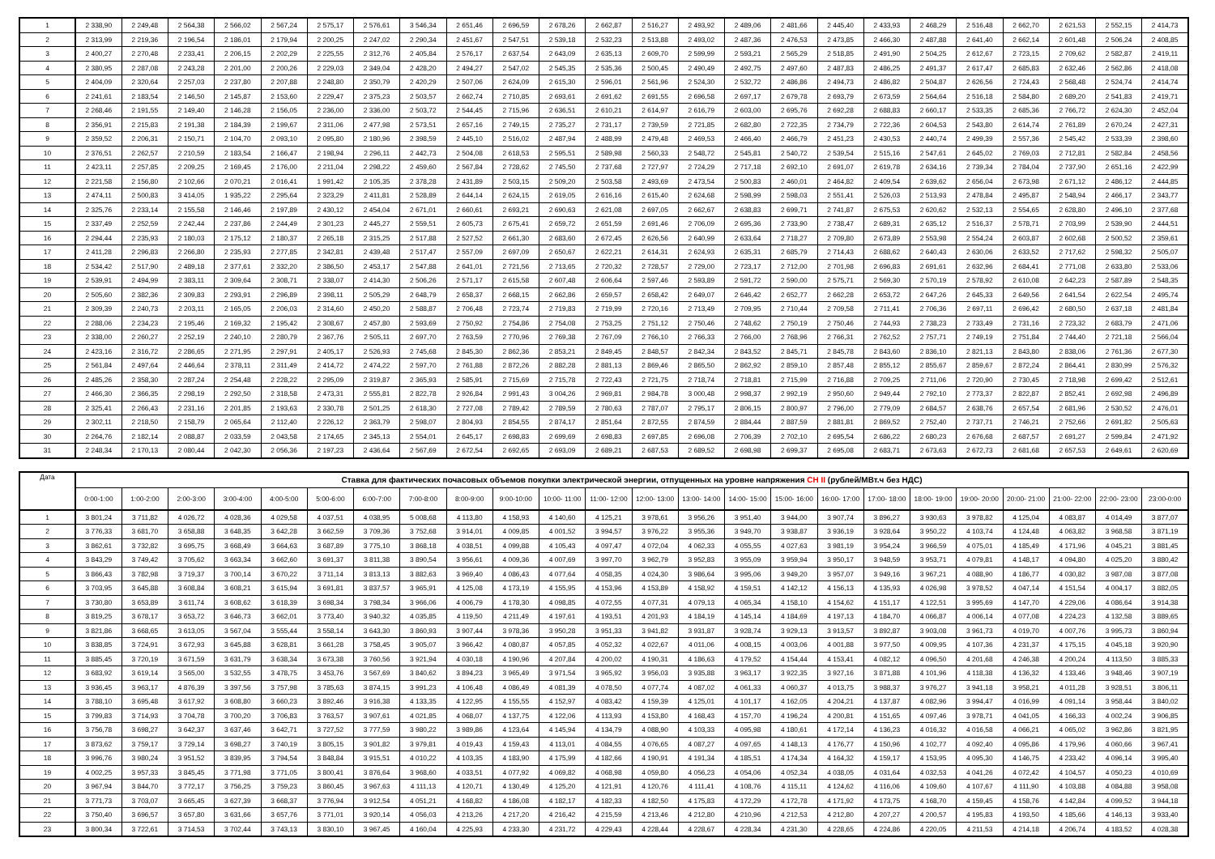| 1 | 2 338,90 | 2 249,48 | 2 564,38 | 2 566,02 | 2 567,24 | 2 575,17 | 2 576,61 | 3 546,34 | 2 651,46 | 2 696,59 | 2 678,26 | 2 662,87 | 2 516,27 | 2 493,92 | 2 489,06 | 2 481,66 | 2 445,40 | 2 433,93 | 2 468,29 | 2 516,48 | 2 662,70 | 2 621,53 | 2 552,15 | 2 414,73 |
| 2 | 2 313,99 | 2 219,36 | 2 196,54 | 2 186,01 | 2 179,94 | 2 200,25 | 2 247,02 | 2 290,34 | 2 451,67 | 2 547,51 | 2 539,18 | 2 532,23 | 2 513,88 | 2 493,02 | 2 487,36 | 2 476,53 | 2 473,85 | 2 466,30 | 2 487,88 | 2 641,40 | 2 662,14 | 2 601,48 | 2 506,24 | 2 408,85 |
| 3 | 2 400,27 | 2 270,48 | 2 233,41 | 2 206,15 | 2 202,29 | 2 225,55 | 2 312,76 | 2 405,84 | 2 576,17 | 2 637,54 | 2 643,09 | 2 635,13 | 2 609,70 | 2 599,99 | 2 593,21 | 2 565,29 | 2 518,85 | 2 491,90 | 2 504,25 | 2 612,67 | 2 723,15 | 2 709,62 | 2 582,87 | 2 419,11 |
| 4 | 2 380,95 | 2 287,08 | 2 243,28 | 2 201,00 | 2 200,26 | 2 229,03 | 2 349,04 | 2 428,20 | 2 494,27 | 2 547,02 | 2 545,35 | 2 535,36 | 2 500,45 | 2 490,49 | 2 492,75 | 2 497,60 | 2 487,83 | 2 486,25 | 2 491,37 | 2 617,47 | 2 685,83 | 2 632,46 | 2 562,86 | 2 418,08 |
| 5 | 2 404,09 | 2 320,64 | 2 257,03 | 2 237,80 | 2 207,88 | 2 248,80 | 2 350,79 | 2 420,29 | 2 507,06 | 2 624,09 | 2 615,30 | 2 596,01 | 2 561,96 | 2 524,30 | 2 532,72 | 2 486,86 | 2 494,73 | 2 486,82 | 2 504,87 | 2 626,56 | 2 724,43 | 2 568,48 | 2 524,74 | 2 414,74 |
| 6 | 2 241,61 | 2 183,54 | 2 146,50 | 2 145,87 | 2 153,60 | 2 229,47 | 2 375,23 | 2 503,57 | 2 662,74 | 2 710,85 | 2 693,61 | 2 691,62 | 2 691,55 | 2 696,58 | 2 697,17 | 2 679,78 | 2 693,79 | 2 673,59 | 2 564,64 | 2 516,18 | 2 584,80 | 2 689,20 | 2 541,83 | 2 419,71 |
| 7 | 2 268,46 | 2 191,55 | 2 149,40 | 2 146,28 | 2 156,05 | 2 236,00 | 2 336,00 | 2 503,72 | 2 544,45 | 2 715,96 | 2 636,51 | 2 610,21 | 2 614,97 | 2 616,79 | 2 603,00 | 2 695,76 | 2 692,28 | 2 688,83 | 2 660,17 | 2 533,35 | 2 685,36 | 2 766,72 | 2 624,30 | 2 452,04 |
| 8 | 2 356,91 | 2 215,83 | 2 191,38 | 2 184,39 | 2 199,67 | 2 311,06 | 2 477,98 | 2 573,51 | 2 657,16 | 2 749,15 | 2 735,27 | 2 731,17 | 2 739,59 | 2 721,85 | 2 682,80 | 2 722,35 | 2 734,79 | 2 722,36 | 2 604,53 | 2 543,80 | 2 614,74 | 2 761,89 | 2 670,24 | 2 427,31 |
| 9 | 2 359,52 | 2 206,31 | 2 150,71 | 2 104,70 | 2 093,10 | 2 095,80 | 2 180,96 | 2 398,59 | 2 445,10 | 2 516,02 | 2 487,94 | 2 488,99 | 2 479,48 | 2 469,53 | 2 466,40 | 2 466,79 | 2 451,23 | 2 430,53 | 2 440,74 | 2 499,39 | 2 557,36 | 2 545,42 | 2 533,39 | 2 398,60 |
| 10 | 2 376,51 | 2 262,57 | 2 210,59 | 2 183,54 | 2 166,47 | 2 198,94 | 2 296,11 | 2 442,73 | 2 504,08 | 2 618,53 | 2 595,51 | 2 589,98 | 2 560,33 | 2 548,72 | 2 545,81 | 2 540,72 | 2 539,54 | 2 515,16 | 2 547,61 | 2 645,02 | 2 769,03 | 2 712,81 | 2 582,84 | 2 458,56 |
| 11 | 2 423,11 | 2 257,85 | 2 209,25 | 2 169,45 | 2 176,00 | 2 211,04 | 2 298,22 | 2 459,60 | 2 567,84 | 2 728,62 | 2 745,50 | 2 737,68 | 2 727,97 | 2 724,29 | 2 717,18 | 2 692,10 | 2 691,07 | 2 619,78 | 2 634,16 | 2 739,34 | 2 784,04 | 2 737,90 | 2 651,16 | 2 422,99 |
| 12 | 2 221,58 | 2 156,80 | 2 102,66 | 2 070,21 | 2 016,41 | 1 991,42 | 2 105,35 | 2 378,28 | 2 431,89 | 2 503,15 | 2 509,20 | 2 503,58 | 2 493,69 | 2 473,54 | 2 500,83 | 2 460,01 | 2 464,82 | 2 409,54 | 2 639,62 | 2 656,04 | 2 673,98 | 2 671,12 | 2 486,12 | 2 444,85 |
| 13 | 2 474,11 | 2 500,83 | 3 414,05 | 1 935,22 | 2 295,64 | 2 323,29 | 2 411,81 | 2 528,89 | 2 644,14 | 2 624,15 | 2 619,05 | 2 616,16 | 2 615,40 | 2 624,68 | 2 598,99 | 2 598,03 | 2 551,41 | 2 526,03 | 2 513,93 | 2 478,84 | 2 495,87 | 2 548,94 | 2 466,17 | 2 343,77 |
| 14 | 2 325,76 | 2 233,14 | 2 155,58 | 2 146,46 | 2 197,89 | 2 430,12 | 2 454,04 | 2 671,01 | 2 660,61 | 2 693,21 | 2 690,63 | 2 621,08 | 2 697,05 | 2 662,67 | 2 638,83 | 2 699,71 | 2 741,87 | 2 675,53 | 2 620,62 | 2 532,13 | 2 554,65 | 2 628,80 | 2 496,10 | 2 377,68 |
| 15 | 2 337,49 | 2 252,59 | 2 242,44 | 2 237,86 | 2 244,49 | 2 301,23 | 2 445,27 | 2 559,51 | 2 605,73 | 2 675,41 | 2 659,72 | 2 651,59 | 2 691,46 | 2 706,09 | 2 695,36 | 2 733,90 | 2 738,47 | 2 689,31 | 2 635,12 | 2 516,37 | 2 578,71 | 2 703,99 | 2 539,90 | 2 444,51 |
| 16 | 2 294,44 | 2 235,93 | 2 180,03 | 2 175,12 | 2 180,37 | 2 265,18 | 2 315,25 | 2 517,88 | 2 527,52 | 2 661,30 | 2 683,60 | 2 672,45 | 2 626,56 | 2 640,99 | 2 633,64 | 2 718,27 | 2 709,80 | 2 673,89 | 2 553,98 | 2 554,24 | 2 603,87 | 2 602,68 | 2 500,52 | 2 359,61 |
| 17 | 2 411,28 | 2 296,83 | 2 266,80 | 2 235,93 | 2 277,85 | 2 342,81 | 2 439,48 | 2 517,47 | 2 557,09 | 2 697,09 | 2 650,67 | 2 622,21 | 2 614,31 | 2 624,93 | 2 635,31 | 2 685,79 | 2 714,43 | 2 688,62 | 2 640,43 | 2 630,06 | 2 633,52 | 2 717,62 | 2 598,32 | 2 505,07 |
| 18 | 2 534,42 | 2 517,90 | 2 489,18 | 2 377,61 | 2 332,20 | 2 386,50 | 2 453,17 | 2 547,88 | 2 641,01 | 2 721,56 | 2 713,65 | 2 720,32 | 2 728,57 | 2 729,00 | 2 723,17 | 2 712,00 | 2 701,98 | 2 696,83 | 2 691,61 | 2 632,96 | 2 684,41 | 2 771,08 | 2 633,80 | 2 533,06 |
| 19 | 2 539,91 | 2 494,99 | 2 383,11 | 2 309,64 | 2 308,71 | 2 338,07 | 2 414,30 | 2 506,26 | 2 571,17 | 2 615,58 | 2 607,48 | 2 606,64 | 2 597,46 | 2 593,89 | 2 591,72 | 2 590,00 | 2 575,71 | 2 569,30 | 2 570,19 | 2 578,92 | 2 610,08 | 2 642,23 | 2 587,89 | 2 548,35 |
| 20 | 2 505,60 | 2 382,36 | 2 309,83 | 2 293,91 | 2 296,89 | 2 398,11 | 2 505,29 | 2 648,79 | 2 658,37 | 2 668,15 | 2 662,86 | 2 659,57 | 2 658,42 | 2 649,07 | 2 646,42 | 2 652,77 | 2 662,28 | 2 653,72 | 2 647,26 | 2 645,33 | 2 649,56 | 2 641,54 | 2 622,54 | 2 495,74 |
| 21 | 2 309,39 | 2 240,73 | 2 203,11 | 2 165,05 | 2 206,03 | 2 314,60 | 2 450,20 | 2 588,87 | 2 706,48 | 2 723,74 | 2 719,83 | 2 719,99 | 2 720,16 | 2 713,49 | 2 709,95 | 2 710,44 | 2 709,58 | 2 711,41 | 2 706,36 | 2 697,11 | 2 696,42 | 2 680,50 | 2 637,18 | 2 481,84 |
| 22 | 2 288,06 | 2 234,23 | 2 195,46 | 2 169,32 | 2 195,42 | 2 308,67 | 2 457,80 | 2 593,69 | 2 750,92 | 2 754,86 | 2 754,08 | 2 753,25 | 2 751,12 | 2 750,46 | 2 748,62 | 2 750,19 | 2 750,46 | 2 744,93 | 2 738,23 | 2 733,49 | 2 731,16 | 2 723,32 | 2 683,79 | 2 471,06 |
| 23 | 2 338,00 | 2 260,27 | 2 252,19 | 2 240,10 | 2 280,79 | 2 367,76 | 2 505,11 | 2 697,70 | 2 763,59 | 2 770,96 | 2 769,38 | 2 767,09 | 2 766,10 | 2 766,33 | 2 766,00 | 2 768,96 | 2 766,31 | 2 762,52 | 2 757,71 | 2 749,19 | 2 751,84 | 2 744,40 | 2 721,18 | 2 566,04 |
| 24 | 2 423,16 | 2 316,72 | 2 286,65 | 2 271,95 | 2 297,91 | 2 405,17 | 2 526,93 | 2 745,68 | 2 845,30 | 2 862,36 | 2 853,21 | 2 849,45 | 2 848,57 | 2 842,34 | 2 843,52 | 2 845,71 | 2 845,78 | 2 843,60 | 2 836,10 | 2 821,13 | 2 843,80 | 2 838,06 | 2 761,36 | 2 677,30 |
| 25 | 2 561,84 | 2 497,64 | 2 446,64 | 2 378,11 | 2 311,49 | 2 414,72 | 2 474,22 | 2 597,70 | 2 761,88 | 2 872,26 | 2 882,28 | 2 881,13 | 2 869,46 | 2 865,50 | 2 862,92 | 2 859,10 | 2 857,48 | 2 855,12 | 2 855,67 | 2 859,67 | 2 872,24 | 2 864,41 | 2 830,99 | 2 576,32 |
| 26 | 2 485,26 | 2 358,30 | 2 287,24 | 2 254,48 | 2 228,22 | 2 295,09 | 2 319,87 | 2 365,93 | 2 585,91 | 2 715,69 | 2 715,78 | 2 722,43 | 2 721,75 | 2 718,74 | 2 718,81 | 2 715,99 | 2 716,88 | 2 709,25 | 2 711,06 | 2 720,90 | 2 730,45 | 2 718,98 | 2 699,42 | 2 512,61 |
| 27 | 2 466,30 | 2 366,35 | 2 298,19 | 2 292,50 | 2 318,58 | 2 473,31 | 2 555,81 | 2 822,78 | 2 926,84 | 2 991,43 | 3 004,26 | 2 969,81 | 2 984,78 | 3 000,48 | 2 998,37 | 2 992,19 | 2 950,60 | 2 949,44 | 2 792,10 | 2 773,37 | 2 822,87 | 2 852,41 | 2 692,98 | 2 496,89 |
| 28 | 2 325,41 | 2 266,43 | 2 231,16 | 2 201,85 | 2 193,63 | 2 330,78 | 2 501,25 | 2 618,30 | 2 727,08 | 2 789,42 | 2 789,59 | 2 780,63 | 2 787,07 | 2 795,17 | 2 806,15 | 2 800,97 | 2 796,00 | 2 779,09 | 2 684,57 | 2 638,76 | 2 657,54 | 2 681,96 | 2 530,52 | 2 476,01 |
| 29 | 2 302,11 | 2 218,50 | 2 158,79 | 2 065,64 | 2 112,40 | 2 226,12 | 2 363,79 | 2 598,07 | 2 804,93 | 2 854,55 | 2 874,17 | 2 851,64 | 2 872,55 | 2 874,59 | 2 884,44 | 2 887,59 | 2 881,81 | 2 869,52 | 2 752,40 | 2 737,71 | 2 746,21 | 2 752,66 | 2 691,82 | 2 505,63 |
| 30 | 2 264,76 | 2 182,14 | 2 088,87 | 2 033,59 | 2 043,58 | 2 174,65 | 2 345,13 | 2 554,01 | 2 645,17 | 2 698,83 | 2 699,69 | 2 698,83 | 2 697,85 | 2 696,08 | 2 706,39 | 2 702,10 | 2 695,54 | 2 686,22 | 2 680,23 | 2 676,68 | 2 687,57 | 2 691,27 | 2 599,84 | 2 471,92 |
| 31 | 2 248,34 | 2 170,13 | 2 080,44 | 2 042,30 | 2 056,36 | 2 197,23 | 2 436,64 | 2 567,69 | 2 672,54 | 2 692,65 | 2 693,09 | 2 689,21 | 2 687,53 | 2 689,52 | 2 698,98 | 2 699,37 | 2 695,08 | 2 683,71 | 2 673,63 | 2 672,73 | 2 681,68 | 2 657,53 | 2 649,61 | 2 620,69 |
| Дата | Ставка для фактических почасовых объемов покупки электрической энергии, отпущенных на уровне напряжения СН II (рублей/МВт.ч без НДС) | | | | | | | | | | | | | | | | | | | | | | | |
| --- | --- | --- | --- | --- | --- | --- | --- | --- | --- | --- | --- | --- | --- | --- | --- | --- | --- | --- | --- | --- | --- | --- | --- | --- |
| | 0:00-1:00 | 1:00-2:00 | 2:00-3:00 | 3:00-4:00 | 4:00-5:00 | 5:00-6:00 | 6:00-7:00 | 7:00-8:00 | 8:00-9:00 | 9:00-10:00 | 10:00- 11:00 | 11:00- 12:00 | 12:00- 13:00 | 13:00- 14:00 | 14:00- 15:00 | 15:00- 16:00 | 16:00- 17:00 | 17:00- 18:00 | 18:00- 19:00 | 19:00- 20:00 | 20:00- 21:00 | 21:00- 22:00 | 22:00- 23:00 | 23:00-0:00 |
| 1 | 3 801,24 | 3 711,82 | 4 026,72 | 4 028,36 | 4 029,58 | 4 037,51 | 4 038,95 | 5 008,68 | 4 113,80 | 4 158,93 | 4 140,60 | 4 125,21 | 3 978,61 | 3 956,26 | 3 951,40 | 3 944,00 | 3 907,74 | 3 896,27 | 3 930,63 | 3 978,82 | 4 125,04 | 4 083,87 | 4 014,49 | 3 877,07 |
| 2 | 3 776,33 | 3 681,70 | 3 658,88 | 3 648,35 | 3 642,28 | 3 662,59 | 3 709,36 | 3 752,68 | 3 914,01 | 4 009,85 | 4 001,52 | 3 994,57 | 3 976,22 | 3 955,36 | 3 949,70 | 3 938,87 | 3 936,19 | 3 928,64 | 3 950,22 | 4 103,74 | 4 124,48 | 4 063,82 | 3 968,58 | 3 871,19 |
| 3 | 3 862,61 | 3 732,82 | 3 695,75 | 3 668,49 | 3 664,63 | 3 687,89 | 3 775,10 | 3 868,18 | 4 038,51 | 4 099,88 | 4 105,43 | 4 097,47 | 4 072,04 | 4 062,33 | 4 055,55 | 4 027,63 | 3 981,19 | 3 954,24 | 3 966,59 | 4 075,01 | 4 185,49 | 4 171,96 | 4 045,21 | 3 881,45 |
| 4 | 3 843,29 | 3 749,42 | 3 705,62 | 3 663,34 | 3 662,60 | 3 691,37 | 3 811,38 | 3 890,54 | 3 956,61 | 4 009,36 | 4 007,69 | 3 997,70 | 3 962,79 | 3 952,83 | 3 955,09 | 3 959,94 | 3 950,17 | 3 948,59 | 3 953,71 | 4 079,81 | 4 148,17 | 4 094,80 | 4 025,20 | 3 880,42 |
| 5 | 3 866,43 | 3 782,98 | 3 719,37 | 3 700,14 | 3 670,22 | 3 711,14 | 3 813,13 | 3 882,63 | 3 969,40 | 4 086,43 | 4 077,64 | 4 058,35 | 4 024,30 | 3 986,64 | 3 995,06 | 3 949,20 | 3 957,07 | 3 949,16 | 3 967,21 | 4 088,90 | 4 186,77 | 4 030,82 | 3 987,08 | 3 877,08 |
| 6 | 3 703,95 | 3 645,88 | 3 608,84 | 3 608,21 | 3 615,94 | 3 691,81 | 3 837,57 | 3 965,91 | 4 125,08 | 4 173,19 | 4 155,95 | 4 153,96 | 4 153,89 | 4 158,92 | 4 159,51 | 4 142,12 | 4 156,13 | 4 135,93 | 4 026,98 | 3 978,52 | 4 047,14 | 4 151,54 | 4 004,17 | 3 882,05 |
| 7 | 3 730,80 | 3 653,89 | 3 611,74 | 3 608,62 | 3 618,39 | 3 698,34 | 3 798,34 | 3 966,06 | 4 006,79 | 4 178,30 | 4 098,85 | 4 072,55 | 4 077,31 | 4 079,13 | 4 065,34 | 4 158,10 | 4 154,62 | 4 151,17 | 4 122,51 | 3 995,69 | 4 147,70 | 4 229,06 | 4 086,64 | 3 914,38 |
| 8 | 3 819,25 | 3 678,17 | 3 653,72 | 3 646,73 | 3 662,01 | 3 773,40 | 3 940,32 | 4 035,85 | 4 119,50 | 4 211,49 | 4 197,61 | 4 193,51 | 4 201,93 | 4 184,19 | 4 145,14 | 4 184,69 | 4 197,13 | 4 184,70 | 4 066,87 | 4 006,14 | 4 077,08 | 4 224,23 | 4 132,58 | 3 889,65 |
| 9 | 3 821,86 | 3 668,65 | 3 613,05 | 3 567,04 | 3 555,44 | 3 558,14 | 3 643,30 | 3 860,93 | 3 907,44 | 3 978,36 | 3 950,28 | 3 951,33 | 3 941,82 | 3 931,87 | 3 928,74 | 3 929,13 | 3 913,57 | 3 892,87 | 3 903,08 | 3 961,73 | 4 019,70 | 4 007,76 | 3 995,73 | 3 860,94 |
| 10 | 3 838,85 | 3 724,91 | 3 672,93 | 3 645,88 | 3 628,81 | 3 661,28 | 3 758,45 | 3 905,07 | 3 966,42 | 4 080,87 | 4 057,85 | 4 052,32 | 4 022,67 | 4 011,06 | 4 008,15 | 4 003,06 | 4 001,88 | 3 977,50 | 4 009,95 | 4 107,36 | 4 231,37 | 4 175,15 | 4 045,18 | 3 920,90 |
| 11 | 3 885,45 | 3 720,19 | 3 671,59 | 3 631,79 | 3 638,34 | 3 673,38 | 3 760,56 | 3 921,94 | 4 030,18 | 4 190,96 | 4 207,84 | 4 200,02 | 4 190,31 | 4 186,63 | 4 179,52 | 4 154,44 | 4 153,41 | 4 082,12 | 4 096,50 | 4 201,68 | 4 246,38 | 4 200,24 | 4 113,50 | 3 885,33 |
| 12 | 3 683,92 | 3 619,14 | 3 565,00 | 3 532,55 | 3 478,75 | 3 453,76 | 3 567,69 | 3 840,62 | 3 894,23 | 3 965,49 | 3 971,54 | 3 965,92 | 3 956,03 | 3 935,88 | 3 963,17 | 3 922,35 | 3 927,16 | 3 871,88 | 4 101,96 | 4 118,38 | 4 136,32 | 4 133,46 | 3 948,46 | 3 907,19 |
| 13 | 3 936,45 | 3 963,17 | 4 876,39 | 3 397,56 | 3 757,98 | 3 785,63 | 3 874,15 | 3 991,23 | 4 106,48 | 4 086,49 | 4 081,39 | 4 078,50 | 4 077,74 | 4 087,02 | 4 061,33 | 4 060,37 | 4 013,75 | 3 988,37 | 3 976,27 | 3 941,18 | 3 958,21 | 4 011,28 | 3 928,51 | 3 806,11 |
| 14 | 3 788,10 | 3 695,48 | 3 617,92 | 3 608,80 | 3 660,23 | 3 892,46 | 3 916,38 | 4 133,35 | 4 122,95 | 4 155,55 | 4 152,97 | 4 083,42 | 4 159,39 | 4 125,01 | 4 101,17 | 4 162,05 | 4 204,21 | 4 137,87 | 4 082,96 | 3 994,47 | 4 016,99 | 4 091,14 | 3 958,44 | 3 840,02 |
| 15 | 3 799,83 | 3 714,93 | 3 704,78 | 3 700,20 | 3 706,83 | 3 763,57 | 3 907,61 | 4 021,85 | 4 068,07 | 4 137,75 | 4 122,06 | 4 113,93 | 4 153,80 | 4 168,43 | 4 157,70 | 4 196,24 | 4 200,81 | 4 151,65 | 4 097,46 | 3 978,71 | 4 041,05 | 4 166,33 | 4 002,24 | 3 906,85 |
| 16 | 3 756,78 | 3 698,27 | 3 642,37 | 3 637,46 | 3 642,71 | 3 727,52 | 3 777,59 | 3 980,22 | 3 989,86 | 4 123,64 | 4 145,94 | 4 134,79 | 4 088,90 | 4 103,33 | 4 095,98 | 4 180,61 | 4 172,14 | 4 136,23 | 4 016,32 | 4 016,58 | 4 066,21 | 4 065,02 | 3 962,86 | 3 821,95 |
| 17 | 3 873,62 | 3 759,17 | 3 729,14 | 3 698,27 | 3 740,19 | 3 805,15 | 3 901,82 | 3 979,81 | 4 019,43 | 4 159,43 | 4 113,01 | 4 084,55 | 4 076,65 | 4 087,27 | 4 097,65 | 4 148,13 | 4 176,77 | 4 150,96 | 4 102,77 | 4 092,40 | 4 095,86 | 4 179,96 | 4 060,66 | 3 967,41 |
| 18 | 3 996,76 | 3 980,24 | 3 951,52 | 3 839,95 | 3 794,54 | 3 848,84 | 3 915,51 | 4 010,22 | 4 103,35 | 4 183,90 | 4 175,99 | 4 182,66 | 4 190,91 | 4 191,34 | 4 185,51 | 4 174,34 | 4 164,32 | 4 159,17 | 4 153,95 | 4 095,30 | 4 146,75 | 4 233,42 | 4 096,14 | 3 995,40 |
| 19 | 4 002,25 | 3 957,33 | 3 845,45 | 3 771,98 | 3 771,05 | 3 800,41 | 3 876,64 | 3 968,60 | 4 033,51 | 4 077,92 | 4 069,82 | 4 068,98 | 4 059,80 | 4 056,23 | 4 054,06 | 4 052,34 | 4 038,05 | 4 031,64 | 4 032,53 | 4 041,26 | 4 072,42 | 4 104,57 | 4 050,23 | 4 010,69 |
| 20 | 3 967,94 | 3 844,70 | 3 772,17 | 3 756,25 | 3 759,23 | 3 860,45 | 3 967,63 | 4 111,13 | 4 120,71 | 4 130,49 | 4 125,20 | 4 121,91 | 4 120,76 | 4 111,41 | 4 108,76 | 4 115,11 | 4 124,62 | 4 116,06 | 4 109,60 | 4 107,67 | 4 111,90 | 4 103,88 | 4 084,88 | 3 958,08 |
| 21 | 3 771,73 | 3 703,07 | 3 665,45 | 3 627,39 | 3 668,37 | 3 776,94 | 3 912,54 | 4 051,21 | 4 168,82 | 4 186,08 | 4 182,17 | 4 182,33 | 4 182,50 | 4 175,83 | 4 172,29 | 4 172,78 | 4 171,92 | 4 173,75 | 4 168,70 | 4 159,45 | 4 158,76 | 4 142,84 | 4 099,52 | 3 944,18 |
| 22 | 3 750,40 | 3 696,57 | 3 657,80 | 3 631,66 | 3 657,76 | 3 771,01 | 3 920,14 | 4 056,03 | 4 213,26 | 4 217,20 | 4 216,42 | 4 215,59 | 4 213,46 | 4 212,80 | 4 210,96 | 4 212,53 | 4 212,80 | 4 207,27 | 4 200,57 | 4 195,83 | 4 193,50 | 4 185,66 | 4 146,13 | 3 933,40 |
| 23 | 3 800,34 | 3 722,61 | 3 714,53 | 3 702,44 | 3 743,13 | 3 830,10 | 3 967,45 | 4 160,04 | 4 225,93 | 4 233,30 | 4 231,72 | 4 229,43 | 4 228,44 | 4 228,67 | 4 228,34 | 4 231,30 | 4 228,65 | 4 224,86 | 4 220,05 | 4 211,53 | 4 214,18 | 4 206,74 | 4 183,52 | 4 028,38 |